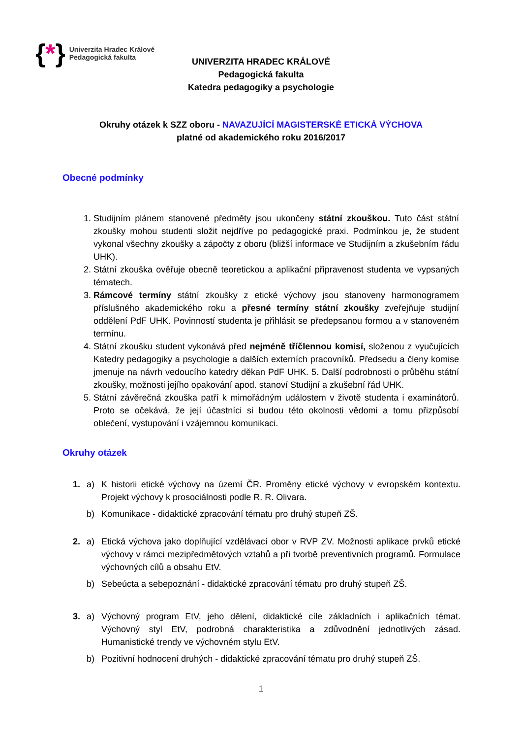{*}
Univerzita Hradec Králové
Pedagogická fakulta
UNIVERZITA HRADEC KRÁLOVÉ
Pedagogická fakulta
Katedra pedagogiky a psychologie
Okruhy otázek k SZZ oboru - NAVAZUJÍCÍ MAGISTERSKÉ ETICKÁ VÝCHOVA
platné od akademického roku 2016/2017
Obecné podmínky
1. Studijním plánem stanovené předměty jsou ukončeny státní zkouškou. Tuto část státní zkoušky mohou studenti složit nejdříve po pedagogické praxi. Podmínkou je, že student vykonal všechny zkoušky a zápočty z oboru (bližší informace ve Studijním a zkušebním řádu UHK).
2. Státní zkouška ověřuje obecně teoretickou a aplikační připravenost studenta ve vypsaných tématech.
3. Rámcové termíny státní zkoušky z etické výchovy jsou stanoveny harmonogramem příslušného akademického roku a přesné termíny státní zkoušky zveřejňuje studijní oddělení PdF UHK. Povinností studenta je přihlásit se předepsanou formou a v stanoveném termínu.
4. Státní zkoušku student vykonává před nejméně tříčlennou komisí, složenou z vyučujících Katedry pedagogiky a psychologie a dalších externích pracovníků. Předsedu a členy komise jmenuje na návrh vedoucího katedry děkan PdF UHK. 5. Další podrobnosti o průběhu státní zkoušky, možnosti jejího opakování apod. stanoví Studijní a zkušební řád UHK.
5. Státní závěrečná zkouška patří k mimořádným událostem v životě studenta i examinátorů. Proto se očekává, že její účastníci si budou této okolnosti vědomi a tomu přizpůsobí oblečení, vystupování i vzájemnou komunikaci.
Okruhy otázek
1. a) K historii etické výchovy na území ČR. Proměny etické výchovy v evropském kontextu. Projekt výchovy k prosociálnosti podle R. R. Olivara.
b) Komunikace - didaktické zpracování tématu pro druhý stupeň ZŠ.
2. a) Etická výchova jako doplňující vzdělávací obor v RVP ZV. Možnosti aplikace prvků etické výchovy v rámci mezipředmětových vztahů a při tvorbě preventivních programů. Formulace výchovných cílů a obsahu EtV.
b) Sebeúcta a sebepoznání - didaktické zpracování tématu pro druhý stupeň ZŠ.
3. a) Výchovný program EtV, jeho dělení, didaktické cíle základních i aplikačních témat. Výchovný styl EtV, podrobná charakteristika a zdůvodnění jednotlivých zásad. Humanistické trendy ve výchovném stylu EtV.
b) Pozitivní hodnocení druhých - didaktické zpracování tématu pro druhý stupeň ZŠ.
1